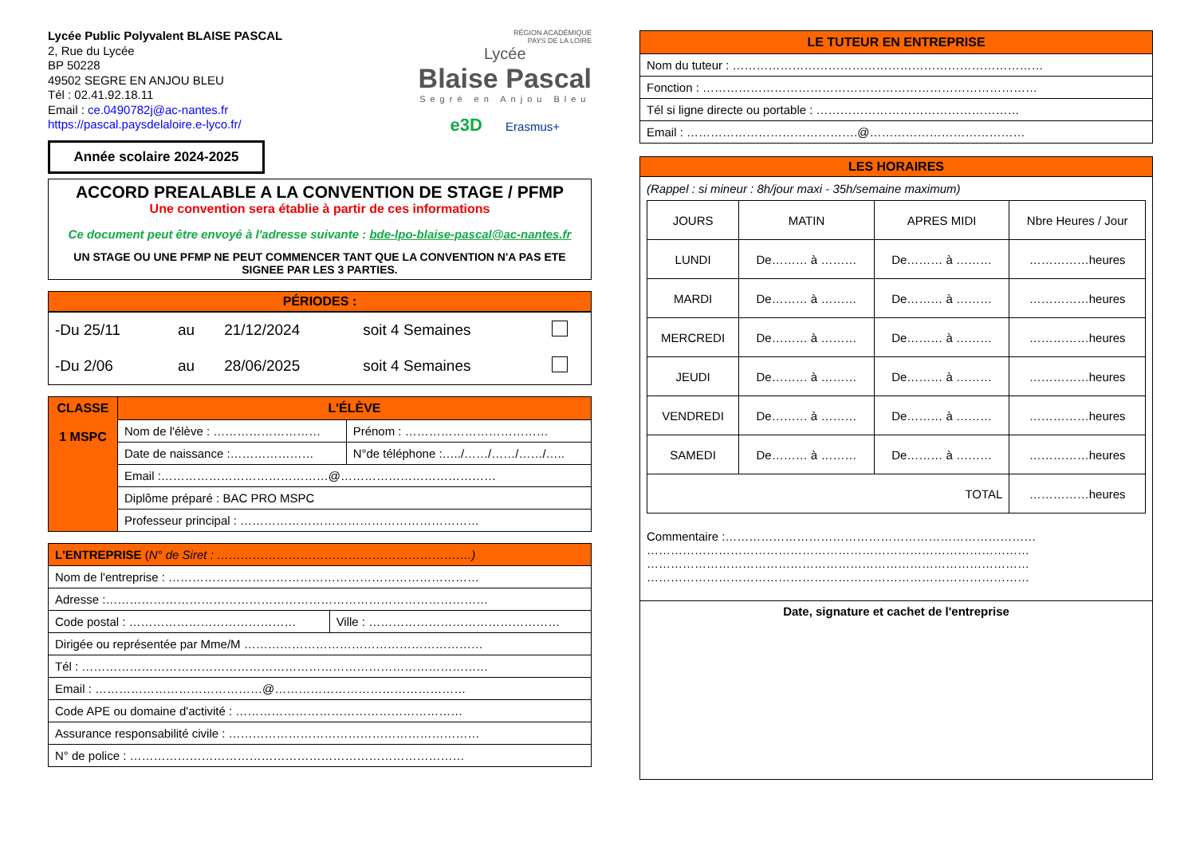Lycée Public Polyvalent BLAISE PASCAL
2, Rue du Lycée
BP 50228
49502 SEGRE EN ANJOU BLEU
Tél : 02.41.92.18.11
Email : ce.0490782j@ac-nantes.fr
https://pascal.paysdelaloire.e-lyco.fr/
Année scolaire 2024-2025
RÉGION ACADÉMIQUE
PAYS DE LA LOIRE
Lycée
Blaise Pascal
Segré en Anjou Bleu
e3D Erasmus+
ACCORD PREALABLE A LA CONVENTION DE STAGE / PFMP
Une convention sera établie à partir de ces informations
Ce document peut être envoyé à l'adresse suivante : bde-lpo-blaise-pascal@ac-nantes.fr
UN STAGE OU UNE PFMP NE PEUT COMMENCER TANT QUE LA CONVENTION N'A PAS ETE SIGNEE PAR LES 3 PARTIES.
PÉRIODES :
| -Du 25/11 | au | 21/12/2024 | soit 4 Semaines | |
| -Du 2/06 | au | 28/06/2025 | soit 4 Semaines | |
| CLASSE 1 MSPC | L'ÉLÈVE | |
| | Nom de l'élève : ……………………… | Prénom : ……………………………… |
| | Date de naissance :………………… | N°de téléphone :…../……/……/……/….. |
| | Email :……………………………………@………………………………… | |
| | Diplôme préparé : BAC PRO MSPC | |
| | Professeur principal : …………………………………………………… | |
| L'ENTREPRISE ( N° de Siret : ……………………………………………………….) | |
| Nom de l'entreprise : …………………………………………………………………… | |
| Adresse :…………………………………………………………………………………… | |
| Code postal : …………………………………… | Ville : ………………………………………… |
| Dirigée ou représentée par Mme/M …………………………………………………… | |
| Tél : ………………………………………………………………………………………… | |
| Email : ……………………………………@………………………………………… | |
| Code APE ou domaine d'activité : ………………………………………………… | |
| Assurance responsabilité civile : ……………………………………………………… | |
| N° de police : ………………………………………………………………………… | |
| LE TUTEUR EN ENTREPRISE |
| Nom du tuteur : …………………………………………………………………… |
| Fonction : ………………………………………………………………………… |
| Tél si ligne directe ou portable : …………………………………………… |
| Email : …………………………………….@………………………………… |
LES HORAIRES
(Rappel : si mineur : 8h/jour maxi - 35h/semaine maximum)
| JOURS | MATIN | APRES MIDI | Nbre Heures / Jour |
| LUNDI | De……… à ……… | De……… à ……… | ……………heures |
| MARDI | De……… à ……… | De……… à ……… | ……………heures |
| MERCREDI | De……… à ……… | De……… à ……… | ……………heures |
| JEUDI | De……… à ……… | De……… à ……… | ……………heures |
| VENDREDI | De……… à ……… | De……… à ……… | ……………heures |
| SAMEDI | De……… à ……… | De……… à ……… | ……………heures |
| TOTAL | | | ……………heures |
Commentaire :……………………………………………………………………
……………………………………………………………………………………
……………………………………………………………………………………
……………………………………………………………………………………
Date, signature et cachet de l'entreprise